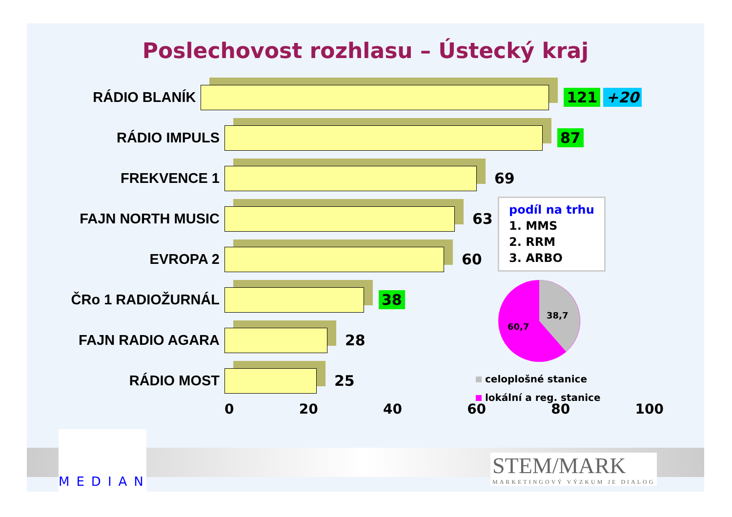Poslechovost rozhlasu – Ústecký kraj
RÁDIO BLANÍK 121 +20
RÁDIO IMPULS 87
FREKVENCE 1 69
FAJN NORTH MUSIC 63
EVROPA 2 60
ČRo 1 RADIOŽURNÁL 38
FAJN RADIO AGARA 28
RÁDIO MOST 25
0 20 40 60 80 100
podíl na trhu
1. MMS
2. RRM
3. ARBO
38,7
60,7
celoplošné stanice
lokální a reg. stanice
MEDIAN
STEM/MARK
MARKETINGOVÝ VÝZKUM JE DIALOG